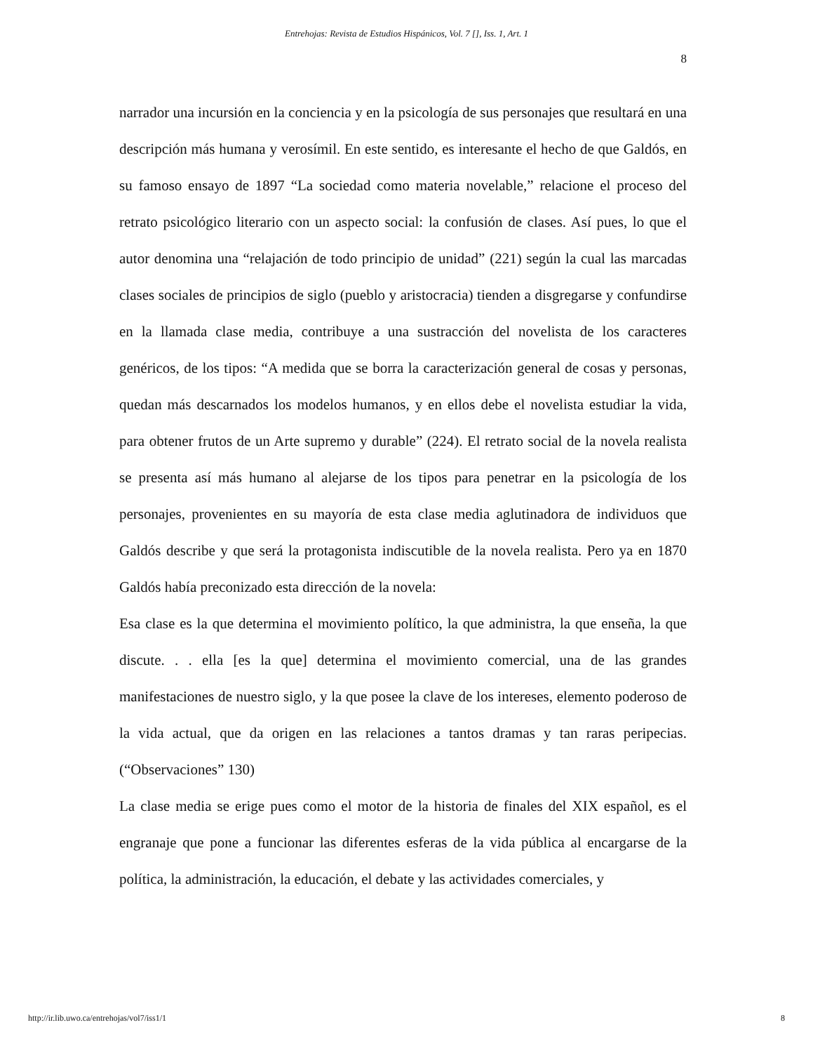Entrehojas: Revista de Estudios Hispánicos, Vol. 7 [], Iss. 1, Art. 1
8
narrador una incursión en la conciencia y en la psicología de sus personajes que resultará en una descripción más humana y verosímil. En este sentido, es interesante el hecho de que Galdós, en su famoso ensayo de 1897 “La sociedad como materia novelable,” relacione el proceso del retrato psicológico literario con un aspecto social: la confusión de clases. Así pues, lo que el autor denomina una “relajación de todo principio de unidad” (221) según la cual las marcadas clases sociales de principios de siglo (pueblo y aristocracia) tienden a disgregarse y confundirse en la llamada clase media, contribuye a una sustracción del novelista de los caracteres genéricos, de los tipos: “A medida que se borra la caracterización general de cosas y personas, quedan más descarnados los modelos humanos, y en ellos debe el novelista estudiar la vida, para obtener frutos de un Arte supremo y durable” (224). El retrato social de la novela realista se presenta así más humano al alejarse de los tipos para penetrar en la psicología de los personajes, provenientes en su mayoría de esta clase media aglutinadora de individuos que Galdós describe y que será la protagonista indiscutible de la novela realista. Pero ya en 1870 Galdós había preconizado esta dirección de la novela:
Esa clase es la que determina el movimiento político, la que administra, la que enseña, la que discute. . . ella [es la que] determina el movimiento comercial, una de las grandes manifestaciones de nuestro siglo, y la que posee la clave de los intereses, elemento poderoso de la vida actual, que da origen en las relaciones a tantos dramas y tan raras peripecias. (“Observaciones” 130)
La clase media se erige pues como el motor de la historia de finales del XIX español, es el engranaje que pone a funcionar las diferentes esferas de la vida pública al encargarse de la política, la administración, la educación, el debate y las actividades comerciales, y
http://ir.lib.uwo.ca/entrehojas/vol7/iss1/1 8